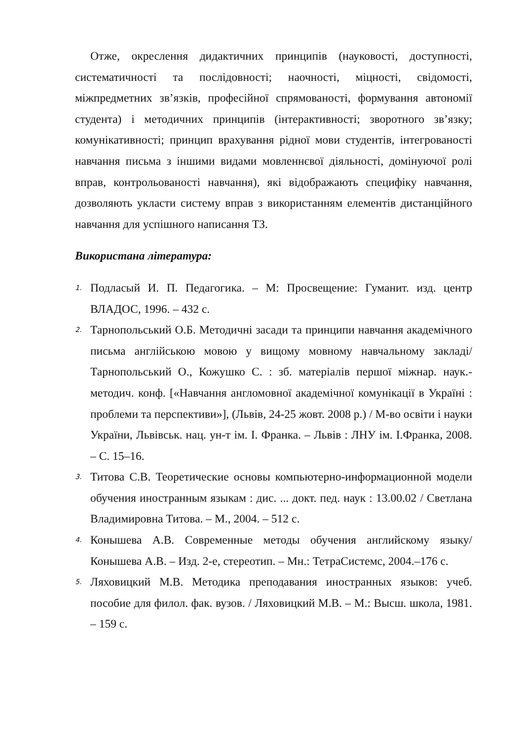Отже, окреслення дидактичних принципів (науковості, доступності, систематичності та послідовності; наочності, міцності, свідомості, міжпредметних зв’язків, професійної спрямованості, формування автономії студента) і методичних принципів (інтерактивності; зворотного зв’язку; комунікативності; принцип врахування рідної мови студентів, інтегрованості навчання письма з іншими видами мовленнєвої діяльності, домінуючої ролі вправ, контрольованості навчання), які відображають специфіку навчання, дозволяють укласти систему вправ з використанням елементів дистанційного навчання для успішного написання ТЗ.
Використана література:
1. Подласый И. П. Педагогика. – М: Просвещение: Гуманит. изд. центр ВЛАДОС, 1996. – 432 с.
2. Тарнопольський О.Б. Методичні засади та принципи навчання академічного письма англійською мовою у вищому мовному навчальному закладі/ Тарнопольський О., Кожушко С. : зб. матеріалів першої міжнар. наук.-методич. конф. [«Навчання англомовної академічної комунікації в Україні : проблеми та перспективи»], (Львів, 24-25 жовт. 2008 р.) / М-во освіти і науки України, Львівськ. нац. ун-т ім. І. Франка. – Львів : ЛНУ ім. І.Франка, 2008. – С. 15–16.
3. Титова С.В. Теоретические основы компьютерно-информационной модели обучения иностранным языкам : дис. ... докт. пед. наук : 13.00.02 / Светлана Владимировна Титова. – М., 2004. – 512 с.
4. Конышева А.В. Современные методы обучения английскому языку/ Конышева А.В. – Изд. 2-е, стереотип. – Мн.: ТетраСистемс, 2004.–176 с.
5. Ляховицкий М.В. Методика преподавания иностранных языков: учеб. пособие для филол. фак. вузов. / Ляховицкий М.В. – М.: Высш. школа, 1981. – 159 с.